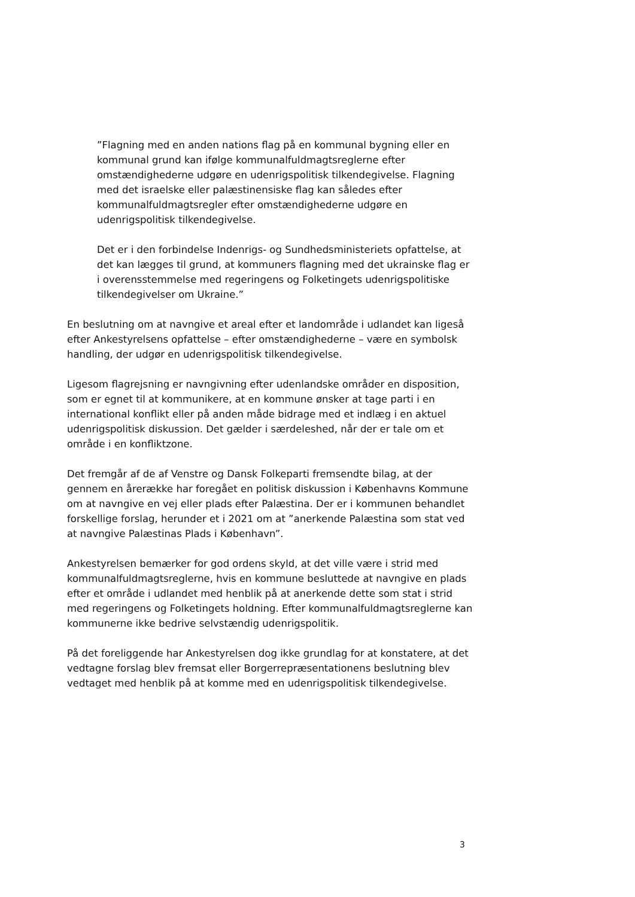”Flagning med en anden nations flag på en kommunal bygning eller en kommunal grund kan ifølge kommunalfuldmagtsreglerne efter omstændighederne udgøre en udenrigspolitisk tilkendegivelse. Flagning med det israelske eller palæstinensiske flag kan således efter kommunalfuldmagtsregler efter omstændighederne udgøre en udenrigspolitisk tilkendegivelse.
Det er i den forbindelse Indenrigs- og Sundhedsministeriets opfattelse, at det kan lægges til grund, at kommuners flagning med det ukrainske flag er i overensstemmelse med regeringens og Folketingets udenrigspolitiske tilkendegivelser om Ukraine.”
En beslutning om at navngive et areal efter et landområde i udlandet kan ligeså efter Ankestyrelsens opfattelse – efter omstændighederne – være en symbolsk handling, der udgør en udenrigspolitisk tilkendegivelse.
Ligesom flagrejsning er navngivning efter udenlandske områder en disposition, som er egnet til at kommunikere, at en kommune ønsker at tage parti i en international konflikt eller på anden måde bidrage med et indlæg i en aktuel udenrigspolitisk diskussion. Det gælder i særdeleshed, når der er tale om et område i en konfliktzone.
Det fremgår af de af Venstre og Dansk Folkeparti fremsendte bilag, at der gennem en årerække har foregået en politisk diskussion i Københavns Kommune om at navngive en vej eller plads efter Palæstina. Der er i kommunen behandlet forskellige forslag, herunder et i 2021 om at ”anerkende Palæstina som stat ved at navngive Palæstinas Plads i København”.
Ankestyrelsen bemærker for god ordens skyld, at det ville være i strid med kommunalfuldmagtsreglerne, hvis en kommune besluttede at navngive en plads efter et område i udlandet med henblik på at anerkende dette som stat i strid med regeringens og Folketingets holdning. Efter kommunalfuldmagtsreglerne kan kommunerne ikke bedrive selvstændig udenrigspolitik.
På det foreliggende har Ankestyrelsen dog ikke grundlag for at konstatere, at det vedtagne forslag blev fremsat eller Borgerrepræsentationens beslutning blev vedtaget med henblik på at komme med en udenrigspolitisk tilkendegivelse.
3